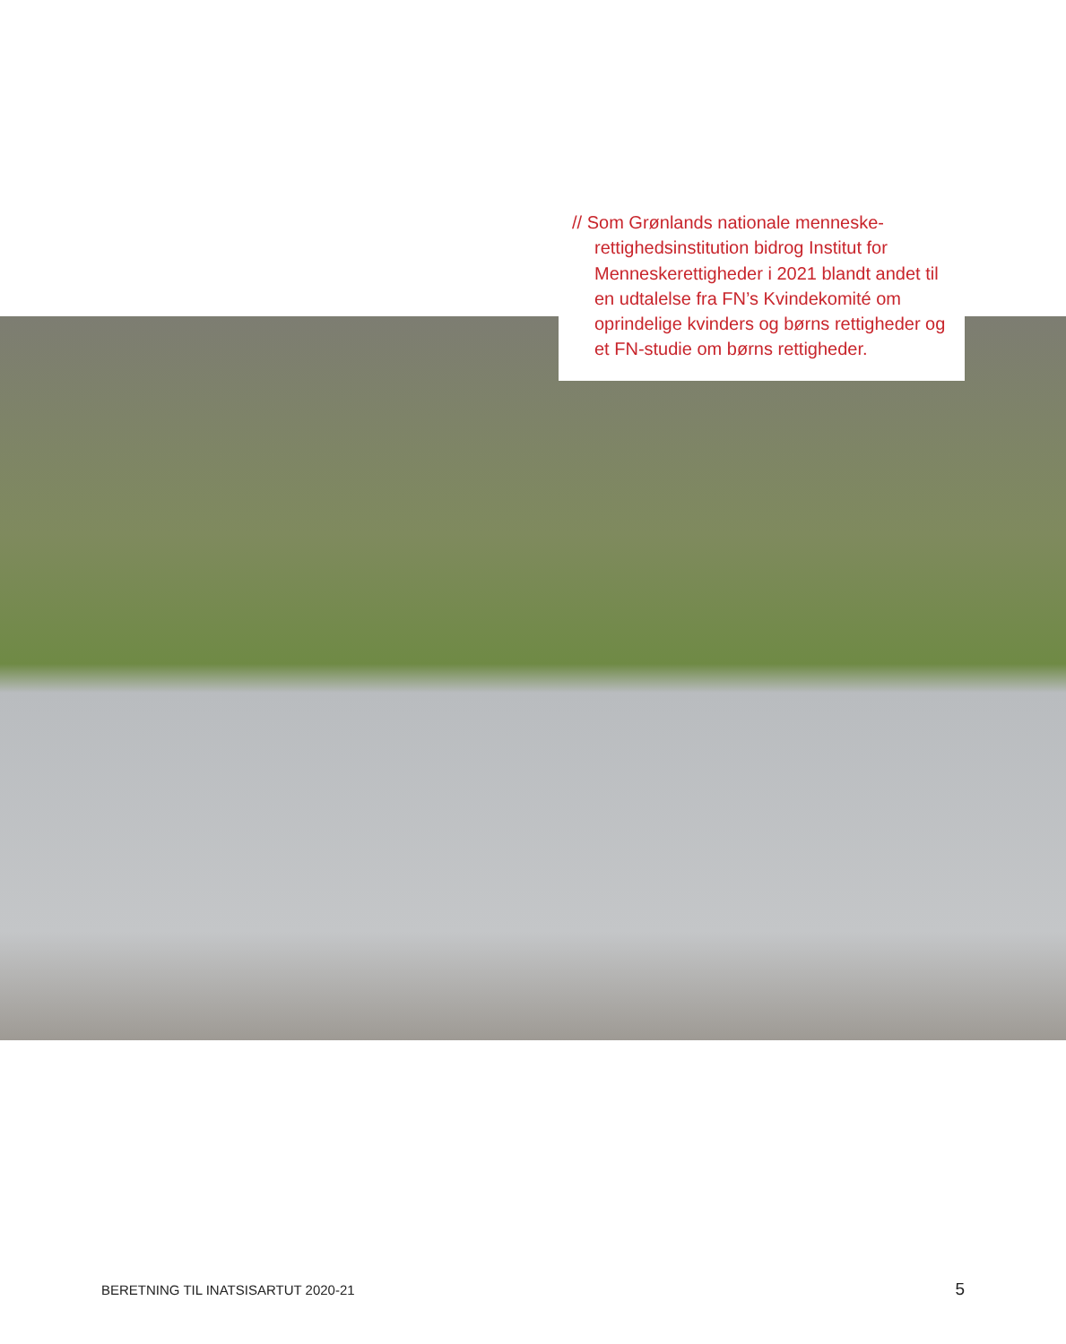// Som Grønlands nationale menneske-rettighedsinstitution bidrog Institut for Menneskerettigheder i 2021 blandt andet til en udtalelse fra FN’s Kvindekomité om oprindelige kvinders og børns rettigheder og et FN-studie om børns rettigheder.
BERETNING TIL INATSISARTUT 2020-21 5